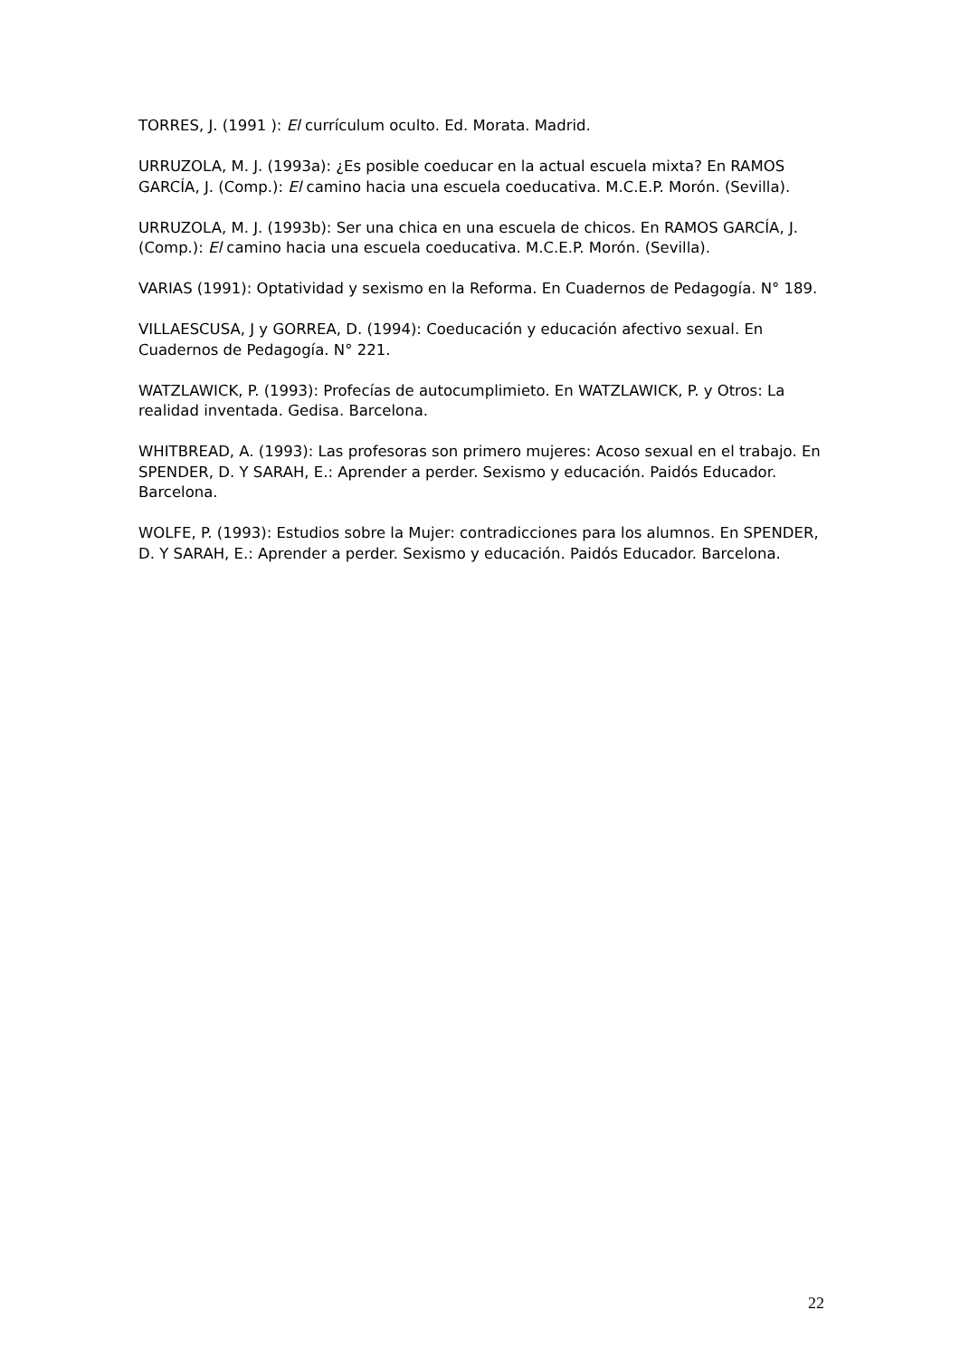TORRES, J. (1991 ): El currículum oculto. Ed. Morata. Madrid.
URRUZOLA, M. J. (1993a): ¿Es posible coeducar en la actual escuela mixta? En RAMOS GARCÍA, J. (Comp.): El camino hacia una escuela coeducativa. M.C.E.P. Morón. (Sevilla).
URRUZOLA, M. J. (1993b): Ser una chica en una escuela de chicos. En RAMOS GARCÍA, J. (Comp.): El camino hacia una escuela coeducativa. M.C.E.P. Morón. (Sevilla).
VARIAS (1991): Optatividad y sexismo en la Reforma. En Cuadernos de Pedagogía. N° 189.
VILLAESCUSA, J y GORREA, D. (1994): Coeducación y educación afectivo sexual. En Cuadernos de Pedagogía. N° 221.
WATZLAWICK, P. (1993): Profecías de autocumplimieto. En WATZLAWICK, P. y Otros: La realidad inventada. Gedisa. Barcelona.
WHITBREAD, A. (1993): Las profesoras son primero mujeres: Acoso sexual en el trabajo. En SPENDER, D. Y SARAH, E.: Aprender a perder. Sexismo y educación. Paidós Educador. Barcelona.
WOLFE, P. (1993): Estudios sobre la Mujer: contradicciones para los alumnos. En SPENDER, D. Y SARAH, E.: Aprender a perder. Sexismo y educación. Paidós Educador. Barcelona.
22